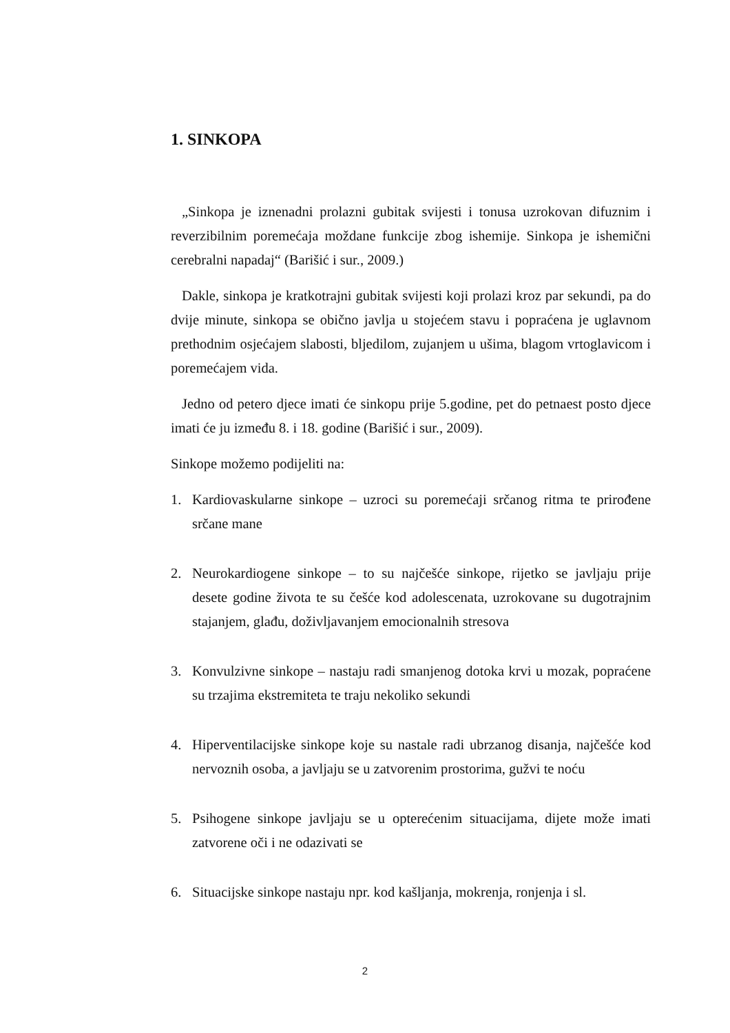1. SINKOPA
„Sinkopa je iznenadni prolazni gubitak svijesti i tonusa uzrokovan difuznim i reverzibilnim poremećaja moždane funkcije zbog ishemije. Sinkopa je ishemični cerebralni napadaj“ (Barišić i sur., 2009.)
Dakle, sinkopa je kratkotrajni gubitak svijesti koji prolazi kroz par sekundi, pa do dvije minute, sinkopa se obično javlja u stojećem stavu i popraćena je uglavnom prethodnim osjećajem slabosti, bljedilom, zujanjem u ušima, blagom vrtoglavicom i poremećajem vida.
Jedno od petero djece imati će sinkopu prije 5.godine, pet do petnaest posto djece imati će ju između 8. i 18. godine (Barišić i sur., 2009).
Sinkope možemo podijeliti na:
1. Kardiovaskularne sinkope – uzroci su poremećaji srčanog ritma te prirođene srčane mane
2. Neurokardiogene sinkope – to su najčešće sinkope, rijetko se javljaju prije desete godine života te su češće kod adolescenata, uzrokovane su dugotrajnim stajanjem, glađu, doživljavanjem emocionalnih stresova
3. Konvulzivne sinkope – nastaju radi smanjenog dotoka krvi u mozak, popraćene su trzajima ekstremiteta te traju nekoliko sekundi
4. Hiperventilacijske sinkope koje su nastale radi ubrzanog disanja, najčešće kod nervoznih osoba, a javljaju se u zatvorenim prostorima, gužvi te noću
5. Psihogene sinkope javljaju se u opterećenim situacijama, dijete može imati zatvorene oči i ne odazivati se
6. Situacijske sinkope nastaju npr. kod kašljanja, mokrenja, ronjenja i sl.
2